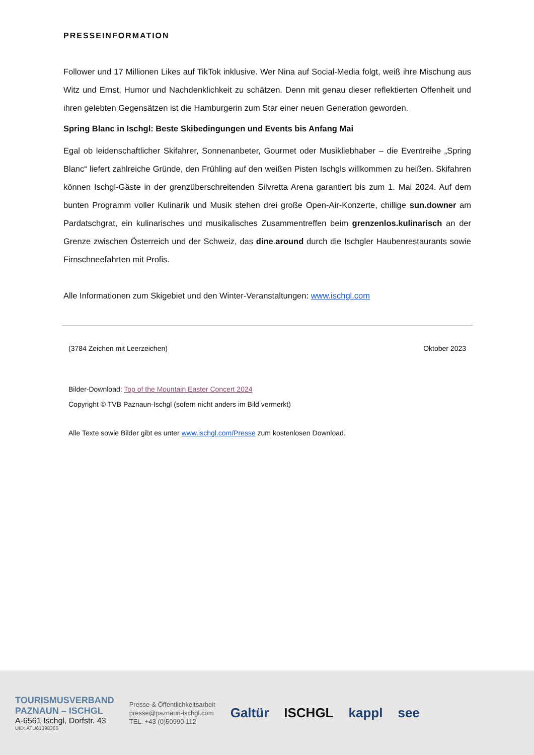PRESSEINFORMATION
Follower und 17 Millionen Likes auf TikTok inklusive. Wer Nina auf Social-Media folgt, weiß ihre Mischung aus Witz und Ernst, Humor und Nachdenklichkeit zu schätzen. Denn mit genau dieser reflektierten Offenheit und ihren gelebten Gegensätzen ist die Hamburgerin zum Star einer neuen Generation geworden.
Spring Blanc in Ischgl: Beste Skibedingungen und Events bis Anfang Mai
Egal ob leidenschaftlicher Skifahrer, Sonnenanbeter, Gourmet oder Musikliebhaber – die Eventreihe „Spring Blanc“ liefert zahlreiche Gründe, den Frühling auf den weißen Pisten Ischgls willkommen zu heißen. Skifahren können Ischgl-Gäste in der grenzüberschreitenden Silvretta Arena garantiert bis zum 1. Mai 2024. Auf dem bunten Programm voller Kulinarik und Musik stehen drei große Open-Air-Konzerte, chillige sun.downer am Pardatschgrat, ein kulinarisches und musikalisches Zusammentreffen beim grenzenlos.kulinarisch an der Grenze zwischen Österreich und der Schweiz, das dine.around durch die Ischgler Haubenrestaurants sowie Firnschneefahrten mit Profis.
Alle Informationen zum Skigebiet und den Winter-Veranstaltungen: www.ischgl.com
(3784 Zeichen mit Leerzeichen) Oktober 2023
Bilder-Download: Top of the Mountain Easter Concert 2024
Copyright © TVB Paznaun-Ischgl (sofern nicht anders im Bild vermerkt)
Alle Texte sowie Bilder gibt es unter www.ischgl.com/Presse zum kostenlosen Download.
TOURISMUSVERBAND
PAZNAUN – ISCHGL
A-6561 Ischgl, Dorfstr. 43
UID: ATU61398366
Presse-& Öffentlichkeitsarbeit
presse@paznaun-ischgl.com
TEL. +43 (0)50990 112
Galtür ISCHGL kappl see